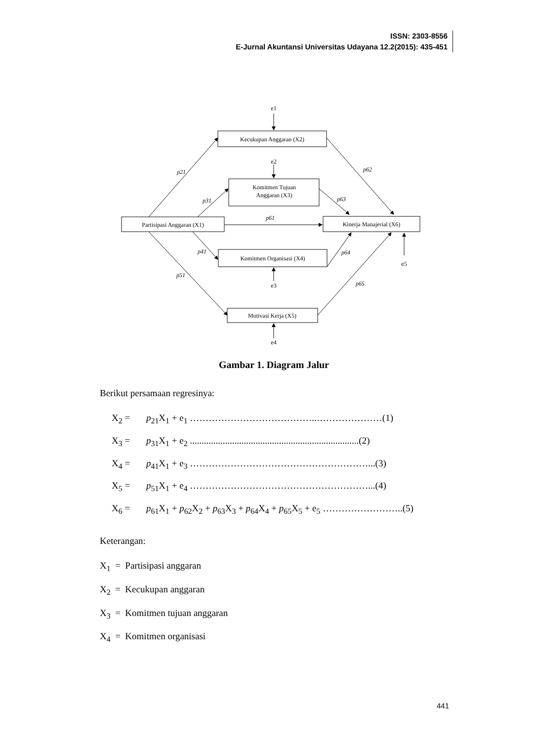ISSN: 2303-8556
E-Jurnal Akuntansi Universitas Udayana 12.2(2015): 435-451
e1
Kecukupan Anggaran (X2)
e2
Komitmen Tujuan
Anggaran (X3)
Partisipasi Anggaran (X1)
Kinerja Manajerial (X6)
Komitmen Organisasi (X4)
e5
e3
Motivasi Kerja (X5)
e4
p21
p62
p31
p63
p61
p41
p64
p51
p65
Gambar 1. Diagram Jalur
Berikut persamaan regresinya:
X<sub>2</sub> = p<sub>21</sub>X<sub>1</sub> + e<sub>1</sub> …………………………………..…………………(1)
X<sub>3</sub> = p<sub>31</sub>X<sub>1</sub> + e<sub>2</sub> ........................................................................(2)
X<sub>4</sub> = p<sub>41</sub>X<sub>1</sub> + e<sub>3</sub> …………………………………………………...(3)
X<sub>5</sub> = p<sub>51</sub>X<sub>1</sub> + e<sub>4</sub> …………………………………………………...(4)
X<sub>6</sub> = p<sub>61</sub>X<sub>1</sub> + p<sub>62</sub>X<sub>2</sub> + p<sub>63</sub>X<sub>3</sub> + p<sub>64</sub>X<sub>4</sub> + p<sub>65</sub>X<sub>5</sub> + e<sub>5</sub> ……………………..(5)
Keterangan:
X<sub>1</sub> = Partisipasi anggaran
X<sub>2</sub> = Kecukupan anggaran
X<sub>3</sub> = Komitmen tujuan anggaran
X<sub>4</sub> = Komitmen organisasi
441